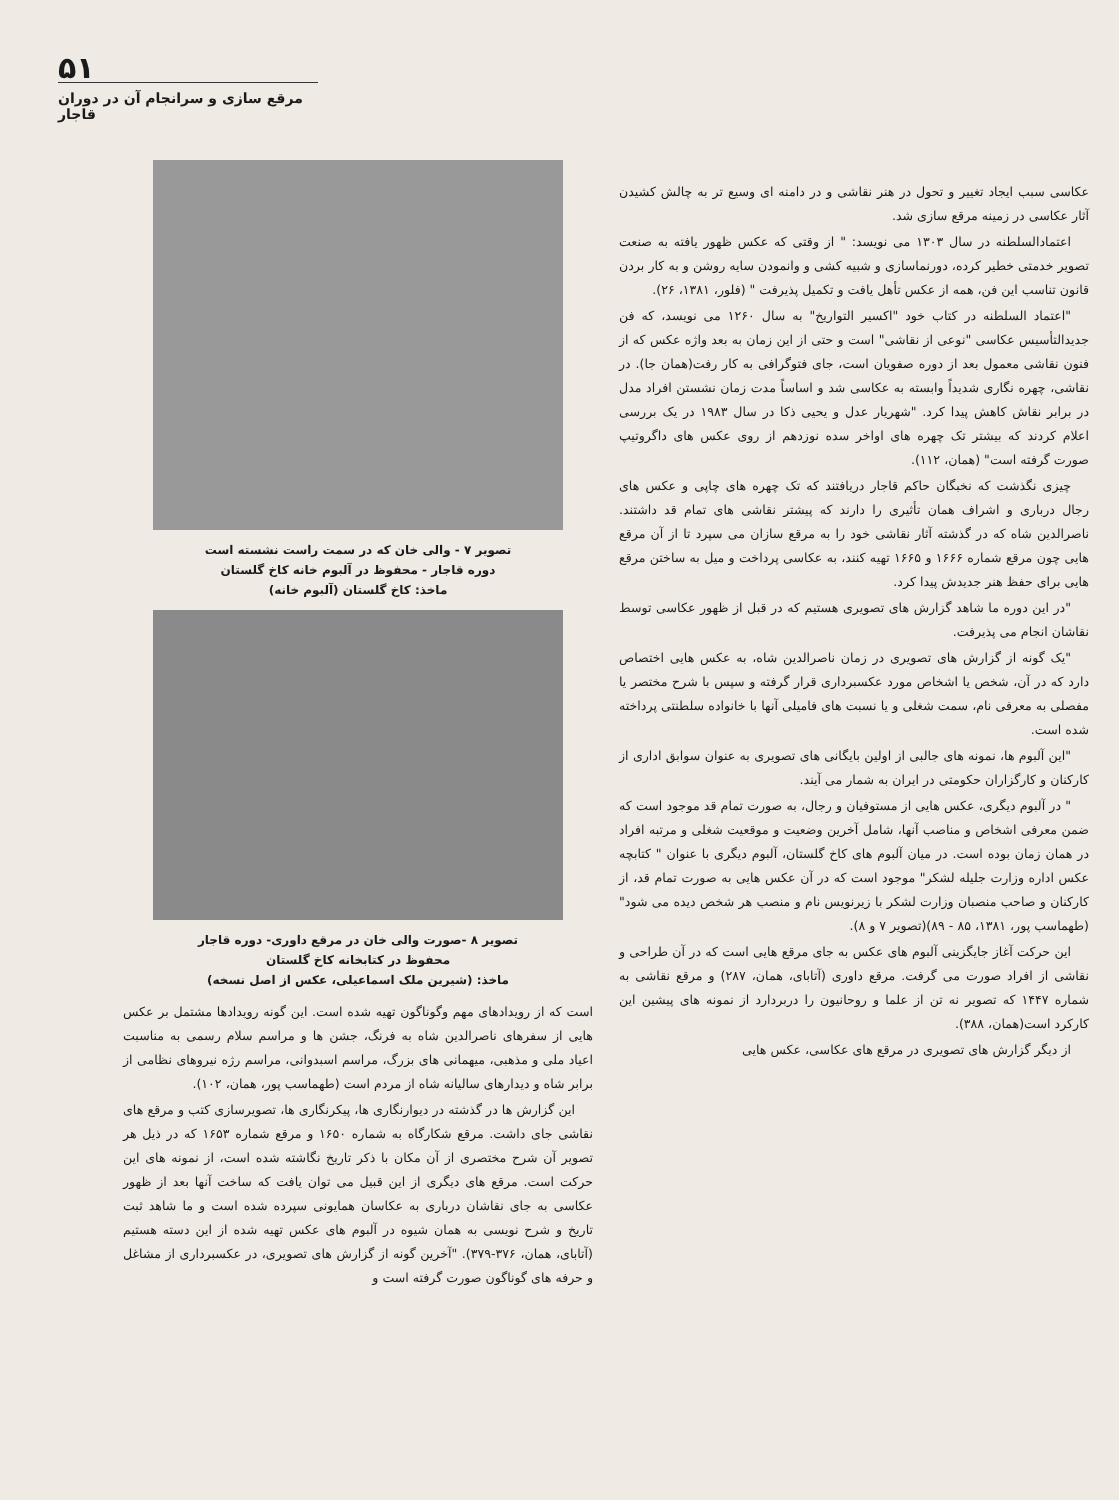۵۱
مرقع سازی و سرانجام آن در دوران قاجار
عکاسی سبب ایجاد تغییر و تحول در هنر نقاشی و در دامنه ای وسیع تر به چالش کشیدن آثار عکاسی در زمینه مرقع سازی شد.
اعتمادالسلطنه در سال ۱۳۰۳ می نویسد: " از وقتی که عکس ظهور یافته به صنعت تصویر خدمتی خطیر کرده، دورنماسازی و شبیه کشی و وانمودن سایه روشن و به کار بردن قانون تناسب این فن، همه از عکس تأهل یافت و تکمیل پذیرفت " (فلور، ۱۳۸۱، ۲۶).
"اعتماد السلطنه در کتاب خود "اکسیر التواریخ" به سال ۱۲۶۰ می نویسد، که فن جدیدالتأسیس عکاسی "نوعی از نقاشی" است و حتی از این زمان به بعد واژه عکس که از فنون نقاشی معمول بعد از دوره صفویان است، جای فتوگرافی به کار رفت(همان جا). در نقاشی، چهره نگاری شدیداً وابسته به عکاسی شد و اساساً مدت زمان نشستن افراد مدل در برابر نقاش کاهش پیدا کرد. "شهریار عدل و یحیی ذکا در سال ۱۹۸۳ در یک بررسی اعلام کردند که بیشتر تک چهره های اواخر سده نوزدهم از روی عکس های داگروتیپ صورت گرفته است" (همان، ۱۱۲).
چیزی نگذشت که نخبگان حاکم قاجار دریافتند که تک چهره های چاپی و عکس های رجال درباری و اشراف همان تأثیری را دارند که پیشتر نقاشی های تمام قد داشتند. ناصرالدین شاه که در گذشته آثار نقاشی خود را به مرقع سازان می سپرد تا از آن مرقع هایی چون مرقع شماره ۱۶۶۶ و ۱۶۶۵ تهیه کنند، به عکاسی پرداخت و میل به ساختن مرقع هایی برای حفظ هنر جدیدش پیدا کرد.
"در این دوره ما شاهد گزارش های تصویری هستیم که در قبل از ظهور عکاسی توسط نقاشان انجام می پذیرفت.
"یک گونه از گزارش های تصویری در زمان ناصرالدین شاه، به عکس هایی اختصاص دارد که در آن، شخص یا اشخاص مورد عکسبرداری قرار گرفته و سپس با شرح مختصر یا مفصلی به معرفی نام، سمت شغلی و یا نسبت های فامیلی آنها با خانواده سلطنتی پرداخته شده است.
"این آلبوم ها، نمونه های جالبی از اولین بایگانی های تصویری به عنوان سوابق اداری از کارکنان و کارگزاران حکومتی در ایران به شمار می آیند.
" در آلبوم دیگری، عکس هایی از مستوفیان و رجال، به صورت تمام قد موجود است که ضمن معرفی اشخاص و مناصب آنها، شامل آخرین وضعیت و موقعیت شغلی و مرتبه افراد در همان زمان بوده است. در میان آلبوم های کاخ گلستان، آلبوم دیگری با عنوان " کتابچه عکس اداره وزارت جلیله لشکر" موجود است که در آن عکس هایی به صورت تمام قد، از کارکنان و صاحب منصبان وزارت لشکر با زیرنویس نام و منصب هر شخص دیده می شود" (طهماسب پور، ۱۳۸۱، ۸۵ - ۸۹)(تصویر ۷ و ۸).
این حرکت آغاز جایگزینی آلبوم های عکس به جای مرقع هایی است که در آن طراحی و نقاشی از افراد صورت می گرفت. مرقع داوری (آتابای، همان، ۲۸۷) و مرقع نقاشی به شماره ۱۴۴۷ که تصویر نه تن از علما و روحانیون را دربردارد از نمونه های پیشین این کارکرد است(همان، ۳۸۸).
از دیگر گزارش های تصویری در مرقع های عکاسی، عکس هایی
تصویر ۷ - والی خان که در سمت راست نشسته است
دوره قاجار - محفوظ در آلبوم خانه کاخ گلستان
ماخذ: کاخ گلستان (آلبوم خانه)
تصویر ۸ -صورت والی خان در مرقع داوری- دوره قاجار
محفوظ در کتابخانه کاخ گلستان
ماخذ: (شیرین ملک اسماعیلی، عکس از اصل نسخه)
است که از رویدادهای مهم وگوناگون تهیه شده است. این گونه رویدادها مشتمل بر عکس هایی از سفرهای ناصرالدین شاه به فرنگ، جشن ها و مراسم سلام رسمی به مناسبت اعیاد ملی و مذهبی، میهمانی های بزرگ، مراسم اسبدوانی، مراسم رژه نیروهای نظامی از برابر شاه و دیدارهای سالیانه شاه از مردم است (طهماسب پور، همان، ۱۰۲).
این گزارش ها در گذشته در دیوارنگاری ها، پیکرنگاری ها، تصویرسازی کتب و مرقع های نقاشی جای داشت. مرقع شکارگاه به شماره ۱۶۵۰ و مرقع شماره ۱۶۵۳ که در ذیل هر تصویر آن شرح مختصری از آن مکان با ذکر تاریخ نگاشته شده است، از نمونه های این حرکت است. مرقع های دیگری از این قبیل می توان یافت که ساخت آنها بعد از ظهور عکاسی به جای نقاشان درباری به عکاسان همایونی سپرده شده است و ما شاهد ثبت تاریخ و شرح نویسی به همان شیوه در آلبوم های عکس تهیه شده از این دسته هستیم (آتابای، همان، ۳۷۶-۳۷۹). "آخرین گونه از گزارش های تصویری، در عکسبرداری از مشاغل و حرفه های گوناگون صورت گرفته است و